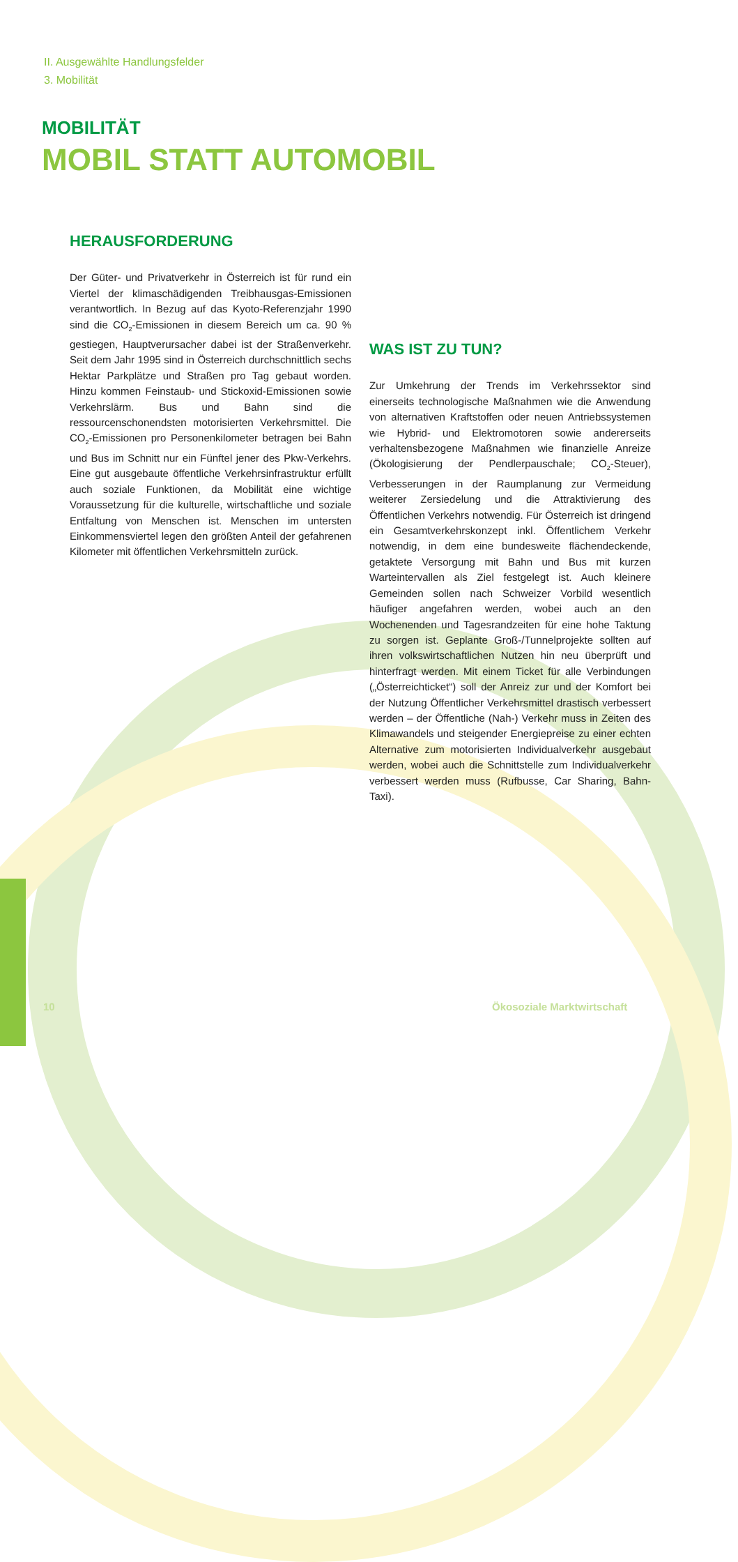II. Ausgewählte Handlungsfelder
3. Mobilität
MOBILITÄT
MOBIL STATT AUTOMOBIL
HERAUSFORDERUNG
Der Güter- und Privatverkehr in Österreich ist für rund ein Viertel der klimaschädigenden Treibhausgas-Emissionen verantwortlich. In Bezug auf das Kyoto-Referenzjahr 1990 sind die CO<sub>2</sub>-Emissionen in diesem Bereich um ca. 90 % gestiegen, Hauptverursacher dabei ist der Straßenverkehr. Seit dem Jahr 1995 sind in Österreich durchschnittlich sechs Hektar Parkplätze und Straßen pro Tag gebaut worden. Hinzu kommen Feinstaub- und Stickoxid-Emissionen sowie Verkehrslärm. Bus und Bahn sind die ressourcenschonendsten motorisierten Verkehrsmittel. Die CO<sub>2</sub>-Emissionen pro Personenkilometer betragen bei Bahn und Bus im Schnitt nur ein Fünftel jener des Pkw-Verkehrs. Eine gut ausgebaute öffentliche Verkehrsinfrastruktur erfüllt auch soziale Funktionen, da Mobilität eine wichtige Voraussetzung für die kulturelle, wirtschaftliche und soziale Entfaltung von Menschen ist. Menschen im untersten Einkommensviertel legen den größten Anteil der gefahrenen Kilometer mit öffentlichen Verkehrsmitteln zurück.
WAS IST ZU TUN?
Zur Umkehrung der Trends im Verkehrssektor sind einerseits technologische Maßnahmen wie die Anwendung von alternativen Kraftstoffen oder neuen Antriebssystemen wie Hybrid- und Elektromotoren sowie andererseits verhaltensbezogene Maßnahmen wie finanzielle Anreize (Ökologisierung der Pendlerpauschale; CO<sub>2</sub>-Steuer), Verbesserungen in der Raumplanung zur Vermeidung weiterer Zersiedelung und die Attraktivierung des Öffentlichen Verkehrs notwendig. Für Österreich ist dringend ein Gesamtverkehrskonzept inkl. Öffentlichem Verkehr notwendig, in dem eine bundesweite flächendeckende, getaktete Versorgung mit Bahn und Bus mit kurzen Warteintervallen als Ziel festgelegt ist. Auch kleinere Gemeinden sollen nach Schweizer Vorbild wesentlich häufiger angefahren werden, wobei auch an den Wochenenden und Tagesrandzeiten für eine hohe Taktung zu sorgen ist. Geplante Groß-/Tunnelprojekte sollten auf ihren volkswirtschaftlichen Nutzen hin neu überprüft und hinterfragt werden. Mit einem Ticket für alle Verbindungen („Österreichticket“) soll der Anreiz zur und der Komfort bei der Nutzung Öffentlicher Verkehrsmittel drastisch verbessert werden – der Öffentliche (Nah-) Verkehr muss in Zeiten des Klimawandels und steigender Energiepreise zu einer echten Alternative zum motorisierten Individualverkehr ausgebaut werden, wobei auch die Schnittstelle zum Individualverkehr verbessert werden muss (Rufbusse, Car Sharing, Bahn-Taxi).
10 Ökosoziale Marktwirtschaft